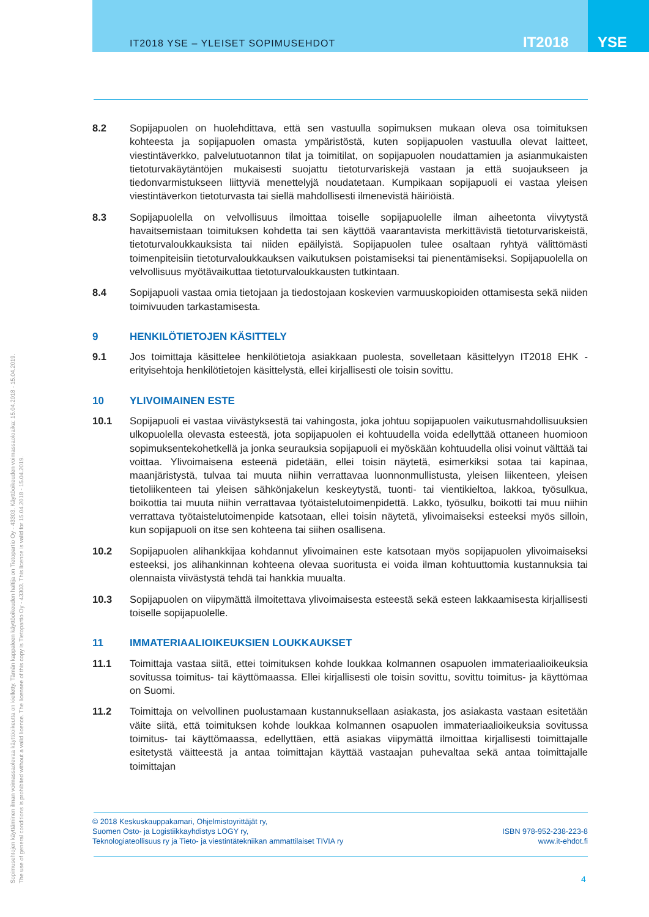IT2018 YSE – YLEISET SOPIMUSEHDOT
IT2018 YSE
8.2 Sopijapuolen on huolehdittava, että sen vastuulla sopimuksen mukaan oleva osa toimituksen kohteesta ja sopijapuolen omasta ympäristöstä, kuten sopijapuolen vastuulla olevat laitteet, viestintäverkko, palvelutuotannon tilat ja toimitilat, on sopijapuolen noudattamien ja asianmukaisten tietoturvakäytäntöjen mukaisesti suojattu tietoturvariskejä vastaan ja että suojaukseen ja tiedonvarmistukseen liittyviä menettelyjä noudatetaan. Kumpikaan sopijapuoli ei vastaa yleisen viestintäverkon tietoturvasta tai siellä mahdollisesti ilmenevistä häiriöistä.
8.3 Sopijapuolella on velvollisuus ilmoittaa toiselle sopijapuolelle ilman aiheetonta viivytystä havaitsemistaan toimituksen kohdetta tai sen käyttöä vaarantavista merkittävistä tietoturvariskeistä, tietoturvaloukkauksista tai niiden epäilyistä. Sopijapuolen tulee osaltaan ryhtyä välittömästi toimenpiteisiin tietoturvaloukkauksen vaikutuksen poistamiseksi tai pienentämiseksi. Sopijapuolella on velvollisuus myötävaikuttaa tietoturvaloukkausten tutkintaan.
8.4 Sopijapuoli vastaa omia tietojaan ja tiedostojaan koskevien varmuuskopioiden ottamisesta sekä niiden toimivuuden tarkastamisesta.
9 HENKILÖTIETOJEN KÄSITTELY
9.1 Jos toimittaja käsittelee henkilötietoja asiakkaan puolesta, sovelletaan käsittelyyn IT2018 EHK -erityisehtoja henkilötietojen käsittelystä, ellei kirjallisesti ole toisin sovittu.
10 YLIVOIMAINEN ESTE
10.1 Sopijapuoli ei vastaa viivästyksestä tai vahingosta, joka johtuu sopijapuolen vaikutusmahdollisuuksien ulkopuolella olevasta esteestä, jota sopijapuolen ei kohtuudella voida edellyttää ottaneen huomioon sopimuksentekohetkellä ja jonka seurauksia sopijapuoli ei myöskään kohtuudella olisi voinut välttää tai voittaa. Ylivoimaisena esteenä pidetään, ellei toisin näytetä, esimerkiksi sotaa tai kapinaa, maanjäristystä, tulvaa tai muuta niihin verrattavaa luonnonmullistusta, yleisen liikenteen, yleisen tietoliikenteen tai yleisen sähkönjakelun keskeytystä, tuonti- tai vientikieltoa, lakkoa, työsulkua, boikottia tai muuta niihin verrattavaa työtaistelutoimenpidettä. Lakko, työsulku, boikotti tai muu niihin verrattava työtaistelutoimenpide katsotaan, ellei toisin näytetä, ylivoimaiseksi esteeksi myös silloin, kun sopijapuoli on itse sen kohteena tai siihen osallisena.
10.2 Sopijapuolen alihankkijaa kohdannut ylivoimainen este katsotaan myös sopijapuolen ylivoimaiseksi esteeksi, jos alihankinnan kohteena olevaa suoritusta ei voida ilman kohtuuttomia kustannuksia tai olennaista viivästystä tehdä tai hankkia muualta.
10.3 Sopijapuolen on viipymättä ilmoitettava ylivoimaisesta esteestä sekä esteen lakkaamisesta kirjallisesti toiselle sopijapuolelle.
11 IMMATERIAALIOIKEUKSIEN LOUKKAUKSET
11.1 Toimittaja vastaa siitä, ettei toimituksen kohde loukkaa kolmannen osapuolen immateriaalioikeuksia sovitussa toimitus- tai käyttömaassa. Ellei kirjallisesti ole toisin sovittu, sovittu toimitus- ja käyttömaa on Suomi.
11.2 Toimittaja on velvollinen puolustamaan kustannuksellaan asiakasta, jos asiakasta vastaan esitetään väite siitä, että toimituksen kohde loukkaa kolmannen osapuolen immateriaalioikeuksia sovitussa toimitus- tai käyttömaassa, edellyttäen, että asiakas viipymättä ilmoittaa kirjallisesti toimittajalle esitetystä väitteestä ja antaa toimittajan käyttää vastaajan puhevaltaa sekä antaa toimittajalle toimittajan
© 2018 Keskuskauppakamari, Ohjelmistoyrittäjät ry,
Suomen Osto- ja Logistiikkayhdistys LOGY ry,
Teknologiateollisuus ry ja Tieto- ja viestintätekniikan ammattilaiset TIVIA ry
ISBN 978-952-238-223-8
www.it-ehdot.fi
4
Sopimusehtojen käyttäminen ilman voimassaolevaa käyttöoikeutta on kielletty. Tämän kappaleen käyttöoikeuden haltija on Tietopartio Oy - 43303. Käyttöoikeuden voimassaoloaika: 15.04.2018 - 15.04.2019.
The use of general conditions is prohibited without a valid licence. The licensee of this copy is Tietopartio Oy - 43303. This licence is valid for 15.04.2018 - 15.04.2019.